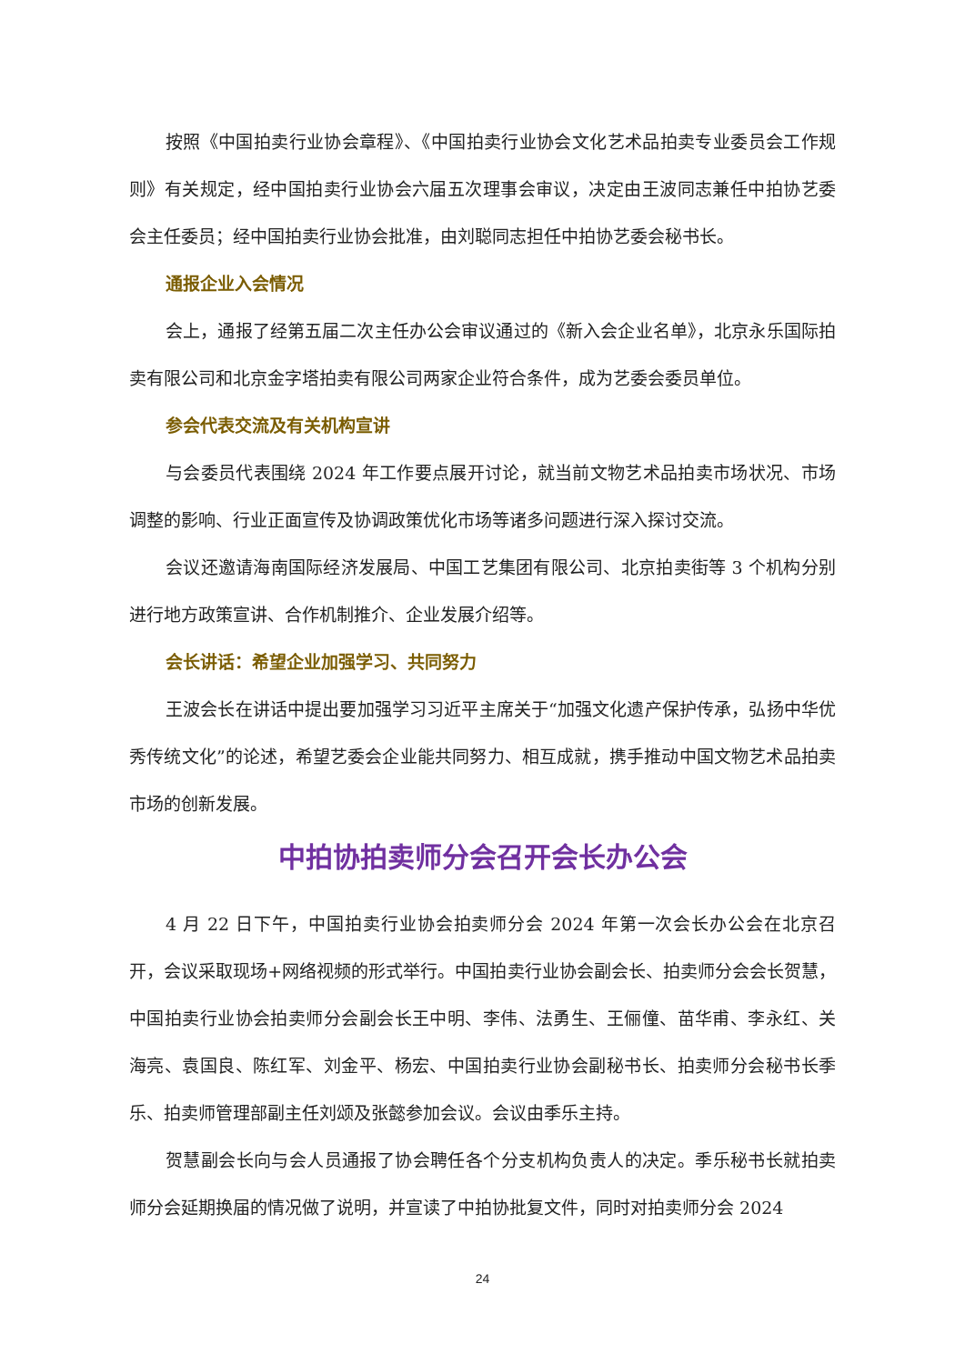按照《中国拍卖行业协会章程》、《中国拍卖行业协会文化艺术品拍卖专业委员会工作规则》有关规定，经中国拍卖行业协会六届五次理事会审议，决定由王波同志兼任中拍协艺委会主任委员；经中国拍卖行业协会批准，由刘聪同志担任中拍协艺委会秘书长。
通报企业入会情况
会上，通报了经第五届二次主任办公会审议通过的《新入会企业名单》，北京永乐国际拍卖有限公司和北京金字塔拍卖有限公司两家企业符合条件，成为艺委会委员单位。
参会代表交流及有关机构宣讲
与会委员代表围绕 2024 年工作要点展开讨论，就当前文物艺术品拍卖市场状况、市场调整的影响、行业正面宣传及协调政策优化市场等诸多问题进行深入探讨交流。
会议还邀请海南国际经济发展局、中国工艺集团有限公司、北京拍卖街等 3 个机构分别进行地方政策宣讲、合作机制推介、企业发展介绍等。
会长讲话：希望企业加强学习、共同努力
王波会长在讲话中提出要加强学习习近平主席关于“加强文化遗产保护传承，弘扬中华优秀传统文化”的论述，希望艺委会企业能共同努力、相互成就，携手推动中国文物艺术品拍卖市场的创新发展。
中拍协拍卖师分会召开会长办公会
4 月 22 日下午，中国拍卖行业协会拍卖师分会 2024 年第一次会长办公会在北京召开，会议采取现场+网络视频的形式举行。中国拍卖行业协会副会长、拍卖师分会会长贺慧，中国拍卖行业协会拍卖师分会副会长王中明、李伟、法勇生、王俪僮、苗华甫、李永红、关海亮、袁国良、陈红军、刘金平、杨宏、中国拍卖行业协会副秘书长、拍卖师分会秘书长季乐、拍卖师管理部副主任刘颂及张懿参加会议。会议由季乐主持。
贺慧副会长向与会人员通报了协会聘任各个分支机构负责人的决定。季乐秘书长就拍卖师分会延期换届的情况做了说明，并宣读了中拍协批复文件，同时对拍卖师分会 2024
24